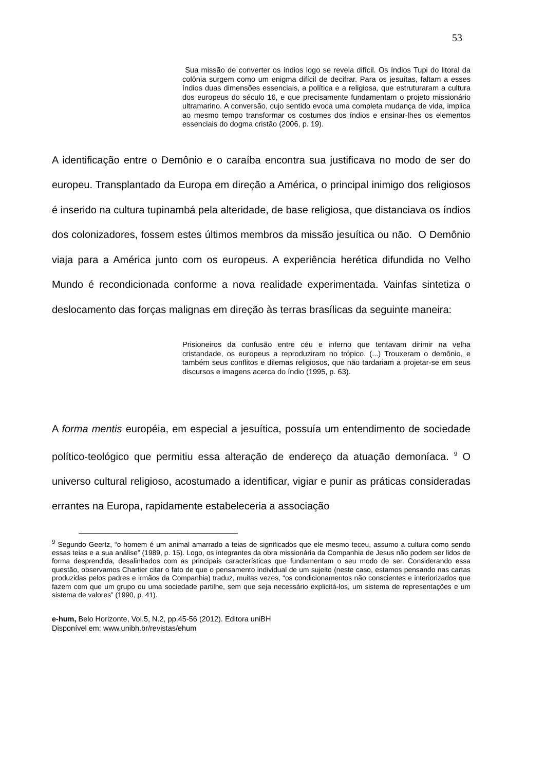53
Sua missão de converter os índios logo se revela difícil. Os índios Tupi do litoral da colônia surgem como um enigma difícil de decifrar. Para os jesuítas, faltam a esses índios duas dimensões essenciais, a política e a religiosa, que estruturaram a cultura dos europeus do século 16, e que precisamente fundamentam o projeto missionário ultramarino. A conversão, cujo sentido evoca uma completa mudança de vida, implica ao mesmo tempo transformar os costumes dos índios e ensinar-lhes os elementos essenciais do dogma cristão (2006, p. 19).
A identificação entre o Demônio e o caraíba encontra sua justificava no modo de ser do europeu. Transplantado da Europa em direção a América, o principal inimigo dos religiosos é inserido na cultura tupinambá pela alteridade, de base religiosa, que distanciava os índios dos colonizadores, fossem estes últimos membros da missão jesuítica ou não. O Demônio viaja para a América junto com os europeus. A experiência herética difundida no Velho Mundo é recondicionada conforme a nova realidade experimentada. Vainfas sintetiza o deslocamento das forças malignas em direção às terras brasílicas da seguinte maneira:
Prisioneiros da confusão entre céu e inferno que tentavam dirimir na velha cristandade, os europeus a reproduziram no trópico. (...) Trouxeram o demônio, e também seus conflitos e dilemas religiosos, que não tardariam a projetar-se em seus discursos e imagens acerca do índio (1995, p. 63).
A forma mentis européia, em especial a jesuítica, possuía um entendimento de sociedade político-teológico que permitiu essa alteração de endereço da atuação demoníaca. <sup>9</sup> O universo cultural religioso, acostumado a identificar, vigiar e punir as práticas consideradas errantes na Europa, rapidamente estabeleceria a associação
<sup>9</sup> Segundo Geertz, “o homem é um animal amarrado a teias de significados que ele mesmo teceu, assumo a cultura como sendo essas teias e a sua análise” (1989, p. 15). Logo, os integrantes da obra missionária da Companhia de Jesus não podem ser lidos de forma desprendida, desalinhados com as principais características que fundamentam o seu modo de ser. Considerando essa questão, observamos Chartier citar o fato de que o pensamento individual de um sujeito (neste caso, estamos pensando nas cartas produzidas pelos padres e irmãos da Companhia) traduz, muitas vezes, “os condicionamentos não conscientes e interiorizados que fazem com que um grupo ou uma sociedade partilhe, sem que seja necessário explicitá-los, um sistema de representações e um sistema de valores” (1990, p. 41).
e-hum, Belo Horizonte, Vol.5, N.2, pp.45-56 (2012). Editora uniBH
Disponível em: www.unibh.br/revistas/ehum